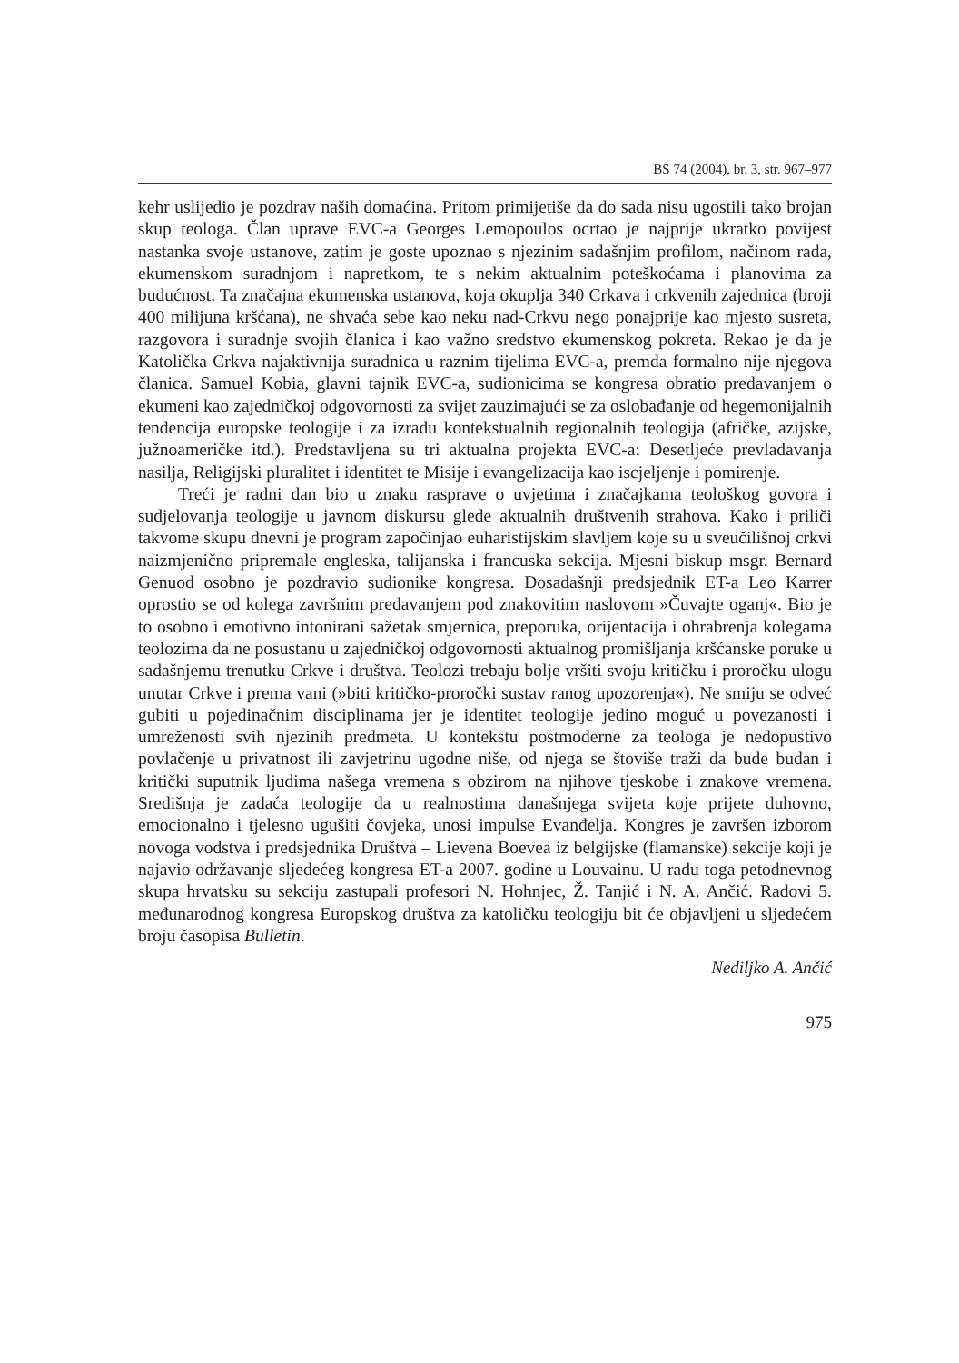BS 74 (2004), br. 3, str. 967–977
kehr uslijedio je pozdrav naših domaćina. Pritom primijetiše da do sada nisu ugostili tako brojan skup teologa. Član uprave EVC-a Georges Lemopoulos ocrtao je najprije ukratko povijest nastanka svoje ustanove, zatim je goste upoznao s njezinim sadašnjim profilom, načinom rada, ekumenskom suradnjom i napretkom, te s nekim aktualnim poteškoćama i planovima za budućnost. Ta značajna ekumenska ustanova, koja okuplja 340 Crkava i crkvenih zajednica (broji 400 milijuna kršćana), ne shvaća sebe kao neku nad-Crkvu nego ponajprije kao mjesto susreta, razgovora i suradnje svojih članica i kao važno sredstvo ekumenskog pokreta. Rekao je da je Katolička Crkva najaktivnija suradnica u raznim tijelima EVC-a, premda formalno nije njegova članica. Samuel Kobia, glavni tajnik EVC-a, sudionicima se kongresa obratio predavanjem o ekumeni kao zajedničkoj odgovornosti za svijet zauzimajući se za oslobađanje od hegemonijalnih tendencija europske teologije i za izradu kontekstualnih regionalnih teologija (afričke, azijske, južnoameričke itd.). Predstavljena su tri aktualna projekta EVC-a: Desetljeće prevladavanja nasilja, Religijski pluralitet i identitet te Misije i evangelizacija kao iscjeljenje i pomirenje.
Treći je radni dan bio u znaku rasprave o uvjetima i značajkama teološkog govora i sudjelovanja teologije u javnom diskursu glede aktualnih društvenih strahova. Kako i priliči takvome skupu dnevni je program započinjao euharistijskim slavljem koje su u sveučilišnoj crkvi naizmjenično pripremale engleska, talijanska i francuska sekcija. Mjesni biskup msgr. Bernard Genuod osobno je pozdravio sudionike kongresa. Dosadašnji predsjednik ET-a Leo Karrer oprostio se od kolega završnim predavanjem pod znakovitim naslovom »Čuvajte oganj«. Bio je to osobno i emotivno intonirani sažetak smjernica, preporuka, orijentacija i ohrabrenja kolegama teolozima da ne posustanu u zajedničkoj odgovornosti aktualnog promišljanja kršćanske poruke u sadašnjemu trenutku Crkve i društva. Teolozi trebaju bolje vršiti svoju kritičku i proročku ulogu unutar Crkve i prema vani (»biti kritičko-proročki sustav ranog upozorenja«). Ne smiju se odveć gubiti u pojedinačnim disciplinama jer je identitet teologije jedino moguć u povezanosti i umreženosti svih njezinih predmeta. U kontekstu postmoderne za teologa je nedopustivo povlačenje u privatnost ili zavjetrinu ugodne niše, od njega se štoviše traži da bude budan i kritički suputnik ljudima našega vremena s obzirom na njihove tjeskobe i znakove vremena. Središnja je zadaća teologije da u realnostima današnjega svijeta koje prijete duhovno, emocionalno i tjelesno ugušiti čovjeka, unosi impulse Evanđelja. Kongres je završen izborom novoga vodstva i predsjednika Društva – Lievena Boevea iz belgijske (flamanske) sekcije koji je najavio održavanje sljedećeg kongresa ET-a 2007. godine u Louvainu. U radu toga petodnevnog skupa hrvatsku su sekciju zastupali profesori N. Hohnjec, Ž. Tanjić i N. A. Ančić. Radovi 5. međunarodnog kongresa Europskog društva za katoličku teologiju bit će objavljeni u sljedećem broju časopisa Bulletin.
Nediljko A. Ančić
975